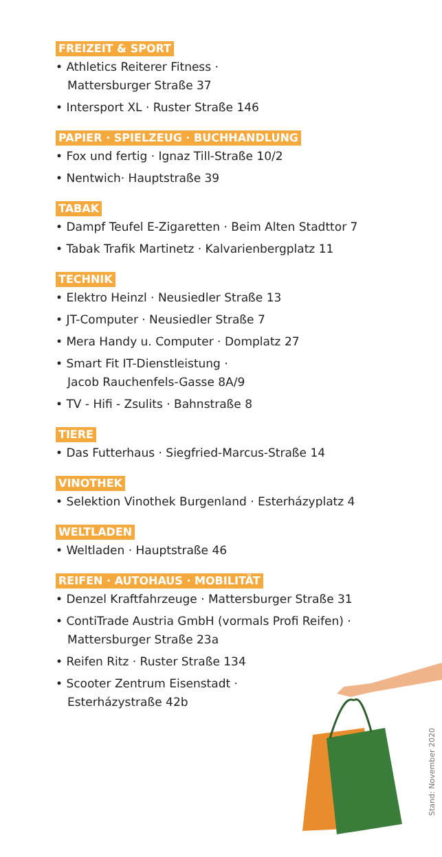FREIZEIT & SPORT
• Athletics Reiterer Fitness ·
Mattersburger Straße 37
• Intersport XL · Ruster Straße 146
PAPIER · SPIELZEUG · BUCHHANDLUNG
• Fox und fertig · Ignaz Till-Straße 10/2
• Nentwich· Hauptstraße 39
TABAK
• Dampf Teufel E-Zigaretten · Beim Alten Stadttor 7
• Tabak Trafik Martinetz · Kalvarienbergplatz 11
TECHNIK
• Elektro Heinzl · Neusiedler Straße 13
• JT-Computer · Neusiedler Straße 7
• Mera Handy u. Computer · Domplatz 27
• Smart Fit IT-Dienstleistung ·
Jacob Rauchenfels-Gasse 8A/9
• TV - Hifi - Zsulits · Bahnstraße 8
TIERE
• Das Futterhaus · Siegfried-Marcus-Straße 14
VINOTHEK
• Selektion Vinothek Burgenland · Esterházyplatz 4
WELTLADEN
• Weltladen · Hauptstraße 46
REIFEN · AUTOHAUS · MOBILITÄT
• Denzel Kraftfahrzeuge · Mattersburger Straße 31
• ContiTrade Austria GmbH (vormals Profi Reifen) ·
Mattersburger Straße 23a
• Reifen Ritz · Ruster Straße 134
• Scooter Zentrum Eisenstadt ·
Esterházystraße 42b
Stand: November 2020